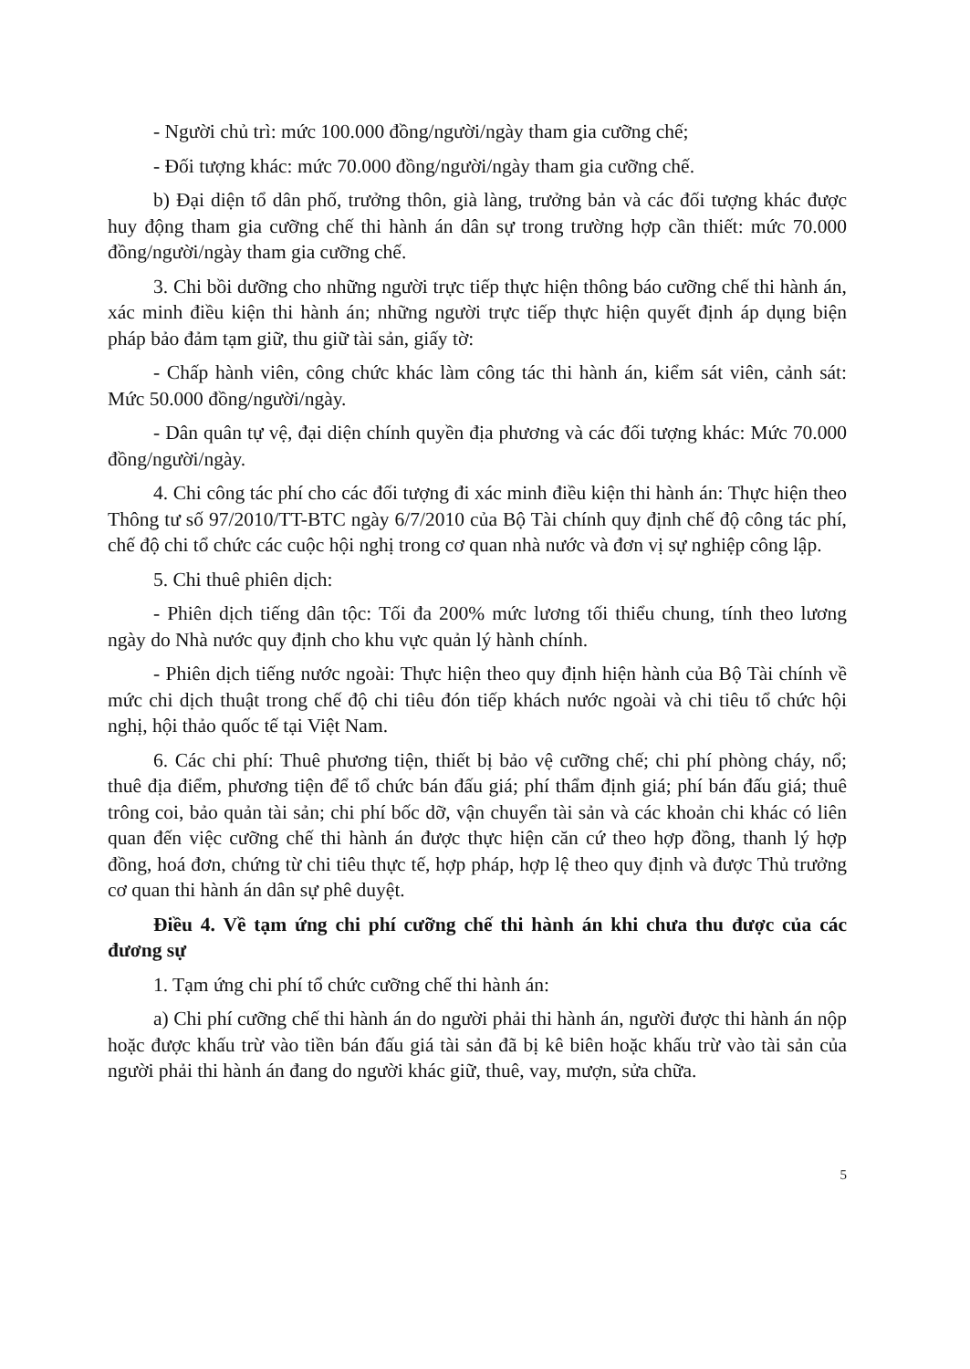- Người chủ trì: mức 100.000 đồng/người/ngày tham gia cưỡng chế;
- Đối tượng khác: mức 70.000 đồng/người/ngày tham gia cưỡng chế.
b) Đại diện tổ dân phố, trưởng thôn, già làng, trưởng bản và các đối tượng khác được huy động tham gia cưỡng chế thi hành án dân sự trong trường hợp cần thiết: mức 70.000 đồng/người/ngày tham gia cưỡng chế.
3. Chi bồi dưỡng cho những người trực tiếp thực hiện thông báo cưỡng chế thi hành án, xác minh điều kiện thi hành án; những người trực tiếp thực hiện quyết định áp dụng biện pháp bảo đảm tạm giữ, thu giữ tài sản, giấy tờ:
- Chấp hành viên, công chức khác làm công tác thi hành án, kiểm sát viên, cảnh sát: Mức 50.000 đồng/người/ngày.
- Dân quân tự vệ, đại diện chính quyền địa phương và các đối tượng khác: Mức 70.000 đồng/người/ngày.
4. Chi công tác phí cho các đối tượng đi xác minh điều kiện thi hành án: Thực hiện theo Thông tư số 97/2010/TT-BTC ngày 6/7/2010 của Bộ Tài chính quy định chế độ công tác phí, chế độ chi tổ chức các cuộc hội nghị trong cơ quan nhà nước và đơn vị sự nghiệp công lập.
5. Chi thuê phiên dịch:
- Phiên dịch tiếng dân tộc: Tối đa 200% mức lương tối thiểu chung, tính theo lương ngày do Nhà nước quy định cho khu vực quản lý hành chính.
- Phiên dịch tiếng nước ngoài: Thực hiện theo quy định hiện hành của Bộ Tài chính về mức chi dịch thuật trong chế độ chi tiêu đón tiếp khách nước ngoài và chi tiêu tổ chức hội nghị, hội thảo quốc tế tại Việt Nam.
6. Các chi phí: Thuê phương tiện, thiết bị bảo vệ cưỡng chế; chi phí phòng cháy, nổ; thuê địa điểm, phương tiện để tổ chức bán đấu giá; phí thẩm định giá; phí bán đấu giá; thuê trông coi, bảo quản tài sản; chi phí bốc dỡ, vận chuyển tài sản và các khoản chi khác có liên quan đến việc cưỡng chế thi hành án được thực hiện căn cứ theo hợp đồng, thanh lý hợp đồng, hoá đơn, chứng từ chi tiêu thực tế, hợp pháp, hợp lệ theo quy định và được Thủ trưởng cơ quan thi hành án dân sự phê duyệt.
Điều 4. Về tạm ứng chi phí cưỡng chế thi hành án khi chưa thu được của các đương sự
1. Tạm ứng chi phí tổ chức cưỡng chế thi hành án:
a) Chi phí cưỡng chế thi hành án do người phải thi hành án, người được thi hành án nộp hoặc được khấu trừ vào tiền bán đấu giá tài sản đã bị kê biên hoặc khấu trừ vào tài sản của người phải thi hành án đang do người khác giữ, thuê, vay, mượn, sửa chữa.
5